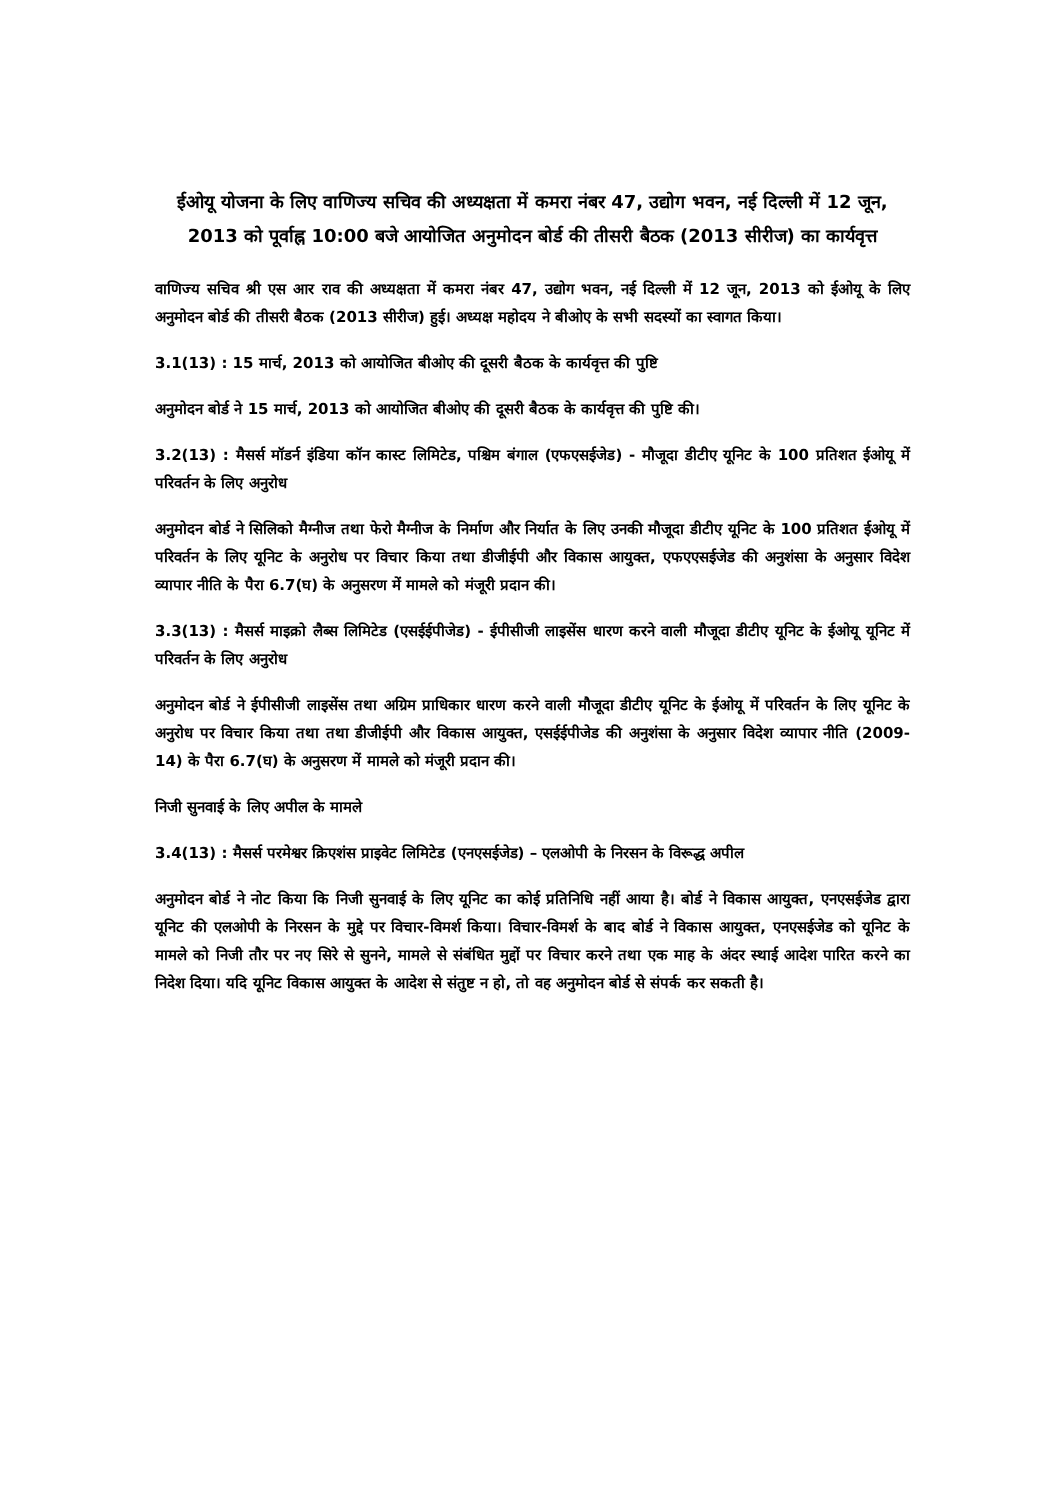ईओयू योजना के लिए वाणिज्य सचिव की अध्यक्षता में कमरा नंबर 47, उद्योग भवन, नई दिल्ली में 12 जून, 2013 को पूर्वाह्न 10:00 बजे आयोजित अनुमोदन बोर्ड की तीसरी बैठक (2013 सीरीज) का कार्यवृत्त
वाणिज्य सचिव श्री एस आर राव की अध्यक्षता में कमरा नंबर 47, उद्योग भवन, नई दिल्ली में 12 जून, 2013 को ईओयू के लिए अनुमोदन बोर्ड की तीसरी बैठक (2013 सीरीज) हुई। अध्यक्ष महोदय ने बीओए के सभी सदस्यों का स्वागत किया।
3.1(13) : 15 मार्च, 2013 को आयोजित बीओए की दूसरी बैठक के कार्यवृत्त की पुष्टि
अनुमोदन बोर्ड ने 15 मार्च, 2013 को आयोजित बीओए की दूसरी बैठक के कार्यवृत्त की पुष्टि की।
3.2(13) : मैसर्स मॉडर्न इंडिया कॉन कास्ट लिमिटेड, पश्चिम बंगाल (एफएसईजेड) - मौजूदा डीटीए यूनिट के 100 प्रतिशत ईओयू में परिवर्तन के लिए अनुरोध
अनुमोदन बोर्ड ने सिलिको मैग्नीज तथा फेरो मैग्नीज के निर्माण और निर्यात के लिए उनकी मौजूदा डीटीए यूनिट के 100 प्रतिशत ईओयू में परिवर्तन के लिए यूनिट के अनुरोध पर विचार किया तथा डीजीईपी और विकास आयुक्त, एफएएसईजेड की अनुशंसा के अनुसार विदेश व्यापार नीति के पैरा 6.7(घ) के अनुसरण में मामले को मंजूरी प्रदान की।
3.3(13) : मैसर्स माइक्रो लैब्स लिमिटेड (एसईईपीजेड) - ईपीसीजी लाइसेंस धारण करने वाली मौजूदा डीटीए यूनिट के ईओयू यूनिट में परिवर्तन के लिए अनुरोध
अनुमोदन बोर्ड ने ईपीसीजी लाइसेंस तथा अग्रिम प्राधिकार धारण करने वाली मौजूदा डीटीए यूनिट के ईओयू में परिवर्तन के लिए यूनिट के अनुरोध पर विचार किया तथा तथा डीजीईपी और विकास आयुक्त, एसईईपीजेड की अनुशंसा के अनुसार विदेश व्यापार नीति (2009-14) के पैरा 6.7(घ) के अनुसरण में मामले को मंजूरी प्रदान की।
निजी सुनवाई के लिए अपील के मामले
3.4(13) : मैसर्स परमेश्वर क्रिएशंस प्राइवेट लिमिटेड (एनएसईजेड) – एलओपी के निरसन के विरूद्ध अपील
अनुमोदन बोर्ड ने नोट किया कि निजी सुनवाई के लिए यूनिट का कोई प्रतिनिधि नहीं आया है। बोर्ड ने विकास आयुक्त, एनएसईजेड द्वारा यूनिट की एलओपी के निरसन के मुद्दे पर विचार-विमर्श किया। विचार-विमर्श के बाद बोर्ड ने विकास आयुक्त, एनएसईजेड को यूनिट के मामले को निजी तौर पर नए सिरे से सुनने, मामले से संबंधित मुद्दों पर विचार करने तथा एक माह के अंदर स्थाई आदेश पारित करने का निदेश दिया। यदि यूनिट विकास आयुक्त के आदेश से संतुष्ट न हो, तो वह अनुमोदन बोर्ड से संपर्क कर सकती है।